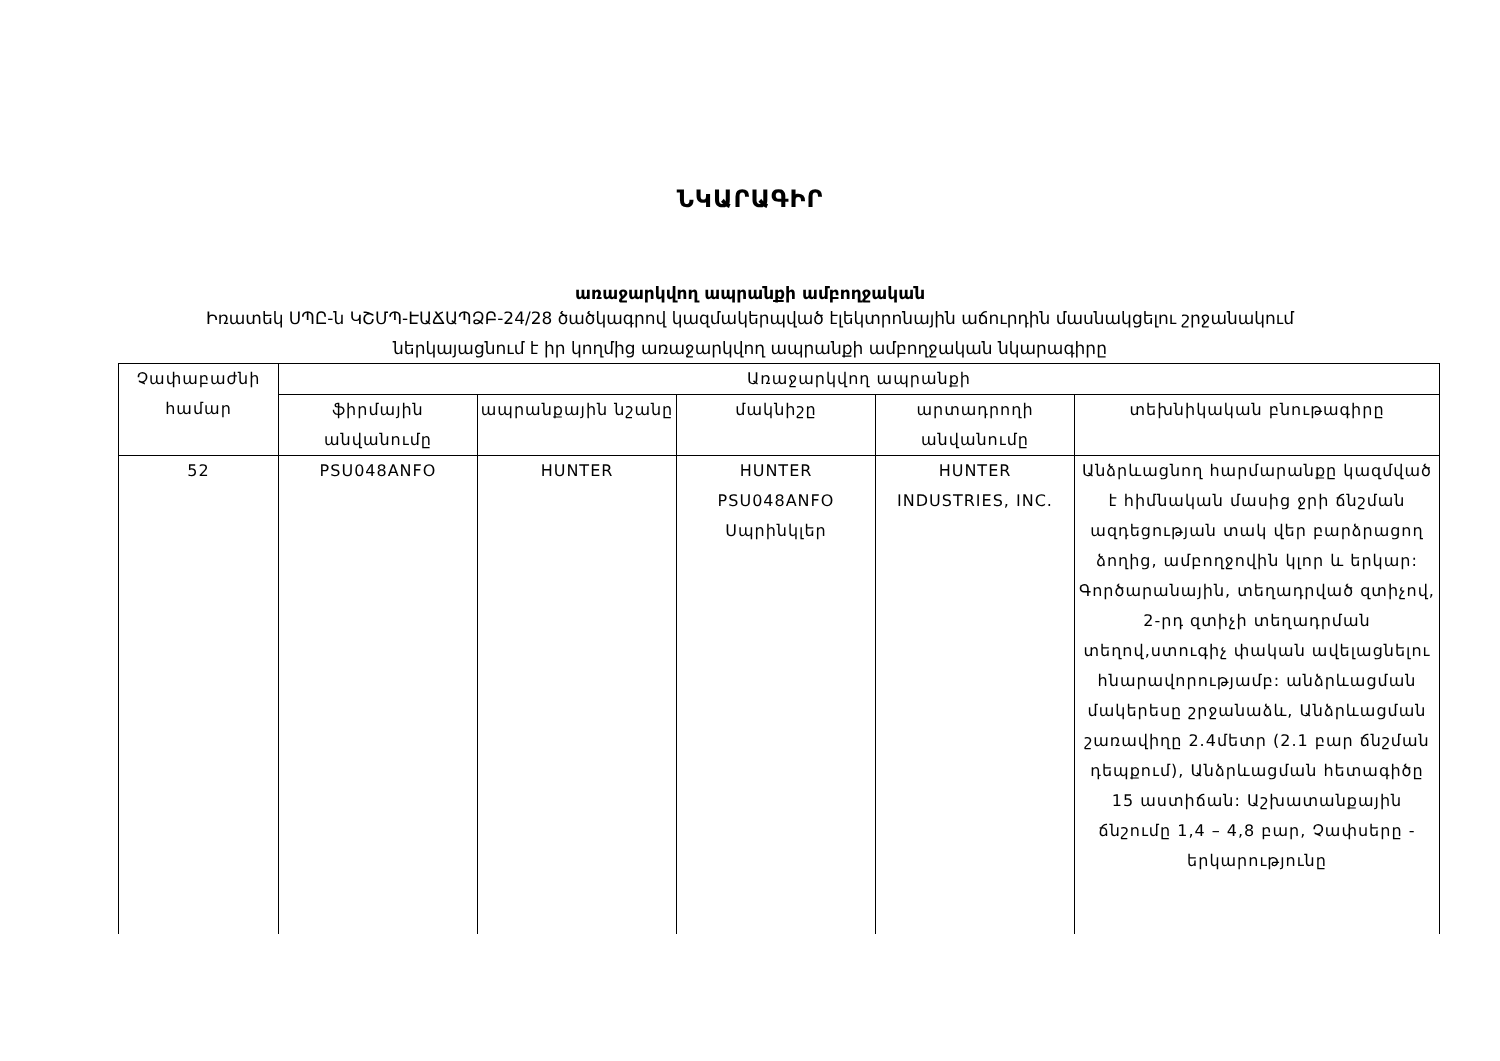ՆԿԱՐԱԳԻՐ
առաջարկվող ապրանքի ամբողջական
Իռատեկ ՍՊԸ-ն ԿՇՄՊ-ԷԱՃԱՊՁԲ-24/28 ծածկագրով կազմակերպված էլեկտրոնային աճուրդին մասնակցելու շրջանակում
ներկայացնում է իր կողմից առաջարկվող ապրանքի ամբողջական նկարագիրը
| Չափաբաժնի համար | Առաջարկվող ապրանքի | | | | |
| --- | --- | --- | --- | --- | --- |
| | ֆիրմային անվանումը | ապրանքային նշանը | մակնիշը | արտադրողի անվանումը | տեխնիկական բնութագիրը |
| 52 | PSU048ANFO | HUNTER | HUNTER PSU048ANFO Սպրինկլեր | HUNTER INDUSTRIES, INC. | Անձրևացնող հարմարանքը կազմված է հիմնական մասից ջրի ճնշման ազդեցության տակ վեր բարձրացող ձողից, ամբողջովին կլոր և երկար: Գործարանային, տեղադրված զտիչով, 2-րդ զտիչի տեղադրման տեղով,ստուգիչ փական ավելացնելու հնարավորությամբ: անձրևացման մակերեսը շրջանաձև, Անձրևացման շառավիղը 2.4մետր (2.1 բար ճնշման դեպքում), Անձրևացման հետագիծը 15 աստիճան: Աշխատանքային ճնշումը 1,4 – 4,8 բար, Չափսերը - երկարությունը |